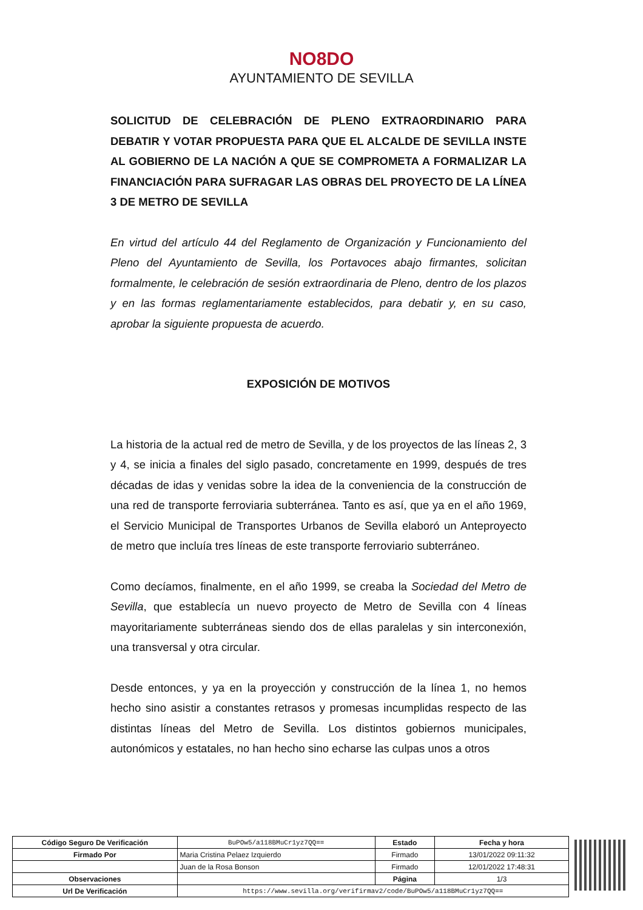NO8DO
AYUNTAMIENTO DE SEVILLA
SOLICITUD DE CELEBRACIÓN DE PLENO EXTRAORDINARIO PARA DEBATIR Y VOTAR PROPUESTA PARA QUE EL ALCALDE DE SEVILLA INSTE AL GOBIERNO DE LA NACIÓN A QUE SE COMPROMETA A FORMALIZAR LA FINANCIACIÓN PARA SUFRAGAR LAS OBRAS DEL PROYECTO DE LA LÍNEA 3 DE METRO DE SEVILLA
En virtud del artículo 44 del Reglamento de Organización y Funcionamiento del Pleno del Ayuntamiento de Sevilla, los Portavoces abajo firmantes, solicitan formalmente, le celebración de sesión extraordinaria de Pleno, dentro de los plazos y en las formas reglamentariamente establecidos, para debatir y, en su caso, aprobar la siguiente propuesta de acuerdo.
EXPOSICIÓN DE MOTIVOS
La historia de la actual red de metro de Sevilla, y de los proyectos de las líneas 2, 3 y 4, se inicia a finales del siglo pasado, concretamente en 1999, después de tres décadas de idas y venidas sobre la idea de la conveniencia de la construcción de una red de transporte ferroviaria subterránea. Tanto es así, que ya en el año 1969, el Servicio Municipal de Transportes Urbanos de Sevilla elaboró un Anteproyecto de metro que incluía tres líneas de este transporte ferroviario subterráneo.
Como decíamos, finalmente, en el año 1999, se creaba la Sociedad del Metro de Sevilla, que establecía un nuevo proyecto de Metro de Sevilla con 4 líneas mayoritariamente subterráneas siendo dos de ellas paralelas y sin interconexión, una transversal y otra circular.
Desde entonces, y ya en la proyección y construcción de la línea 1, no hemos hecho sino asistir a constantes retrasos y promesas incumplidas respecto de las distintas líneas del Metro de Sevilla. Los distintos gobiernos municipales, autonómicos y estatales, no han hecho sino echarse las culpas unos a otros
| Código Seguro De Verificación | BuPOw5/a118BMuCr1yz7QQ== | Estado | Fecha y hora |
| Firmado Por | Maria Cristina Pelaez Izquierdo | Firmado | 13/01/2022 09:11:32 |
| | Juan de la Rosa Bonson | Firmado | 12/01/2022 17:48:31 |
| Observaciones | | Página | 1/3 |
| Url De Verificación | https://www.sevilla.org/verifirmav2/code/BuPOw5/a118BMuCr1yz7QQ== | | |